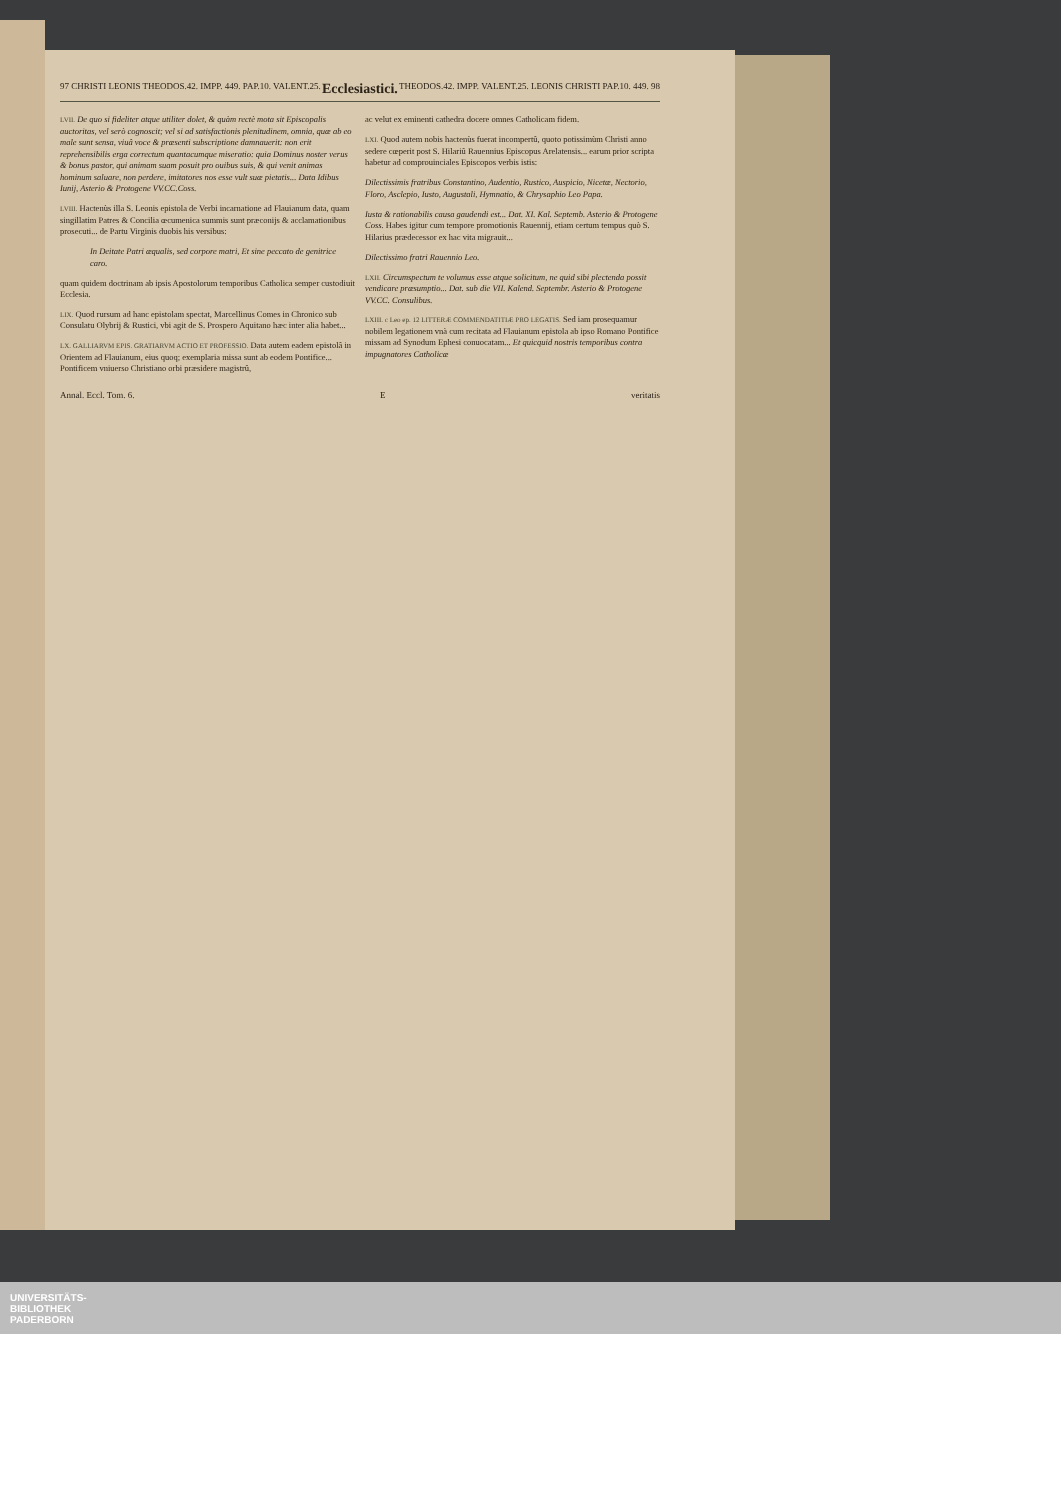97 CHRISTI LEONIS THEODOS.42. IMPP. 449. PAP.10. VALENT.25. Ecclesiastici. THEODOS.42. IMPP. VALENT.25. LEONIS CHRISTI PAP.10. 449. 98
LVII. De quo si fideliter atque utiliter dolet, & quàm rectè mota sit Episcopalis auctoritas, vel serò cognoscit; vel si ad satisfactionis plenitudinem, omnia, quæ ab eo male sunt sensa, viuâ voce & præsenti subscriptione damnauerit: non erit reprehensibilis erga correctum quantacumque miseratio: quia Dominus noster verus & bonus pastor, qui animam suam posuit pro ouibus suis, & qui venit animas hominum saluare, non perdere, imitatores nos esse vult suæ pietatis... Data Idibus Iunij, Asterio & Protogene VV.CC.Coss.
LVIII. Hactenùs illa S. Leonis epistola de Verbi incarnatione ad Flauianum data, quam singillatim Patres & Concilia œcumenica summis sunt præconijs & acclamationibus prosecuti... de Partu Virginis duobis his versibus:
In Deitate Patri æqualis, sed corpore matri, Et sine peccato de genitrice caro.
quam quidem doctrinam ab ipsis Apostolorum temporibus Catholica semper custodiuit Ecclesia.
LIX. Quod rursum ad hanc epistolam spectat, Marcellinus Comes in Chronico sub Consulatu Olybrij & Rustici, vbi agit de S. Prospero Aquitano hæc inter alia habet...
LX. GALLIARVM EPIS. GRATIARVM ACTIO ET PROFESSIO. Data autem eadem epistolâ in Orientem ad Flauianum, eius quoq; exemplaria missa sunt ab eodem Pontifice... Pontificem vniuerso Christiano orbi præsidere magistrû,
ac velut ex eminenti cathedra docere omnes Catholicam fidem.
LXI. Quod autem nobis hactenùs fuerat incompertû, quoto potissimùm Christi anno sedere cœperit post S. Hilariû Rauennius Episcopus Arelatensis... earum prior scripta habetur ad comprouinciales Episcopos verbis istis:
Dilectissimis fratribus Constantino, Audentio, Rustico, Auspicio, Nicetæ, Nectorio, Floro, Asclepio, Iusto, Augustali, Hymnatio, & Chrysaphio Leo Papa.
Iusta & rationabilis causa gaudendi est... Dat. XI. Kal. Septemb. Asterio & Protogene Coss. Habes igitur cum tempore promotionis Rauennij, etiam certum tempus quò S. Hilarius prædecessor ex hac vita migrauit...
Dilectissimo fratri Rauennio Leo.
LXII. Circumspectum te volumus esse atque solicitum, ne quid sibi plectenda possit vendicare præsumptio... Dat. sub die VII. Kalend. Septembr. Asterio & Protogene VV.CC. Consulibus.
LXIII. c Leo ep. 12 LITTERÆ COMMENDATITIÆ PRO LEGATIS. Sed iam prosequamur nobilem legationem vnà cum recitata ad Flauianum epistola ab ipso Romano Pontifice missam ad Synodum Ephesi conuocatam... Et quicquid nostris temporibus contra impugnatores Catholicæ
Annal. Eccl. Tom. 6. E veritatis
UNIVERSITÄTS-
BIBLIOTHEK
PADERBORN